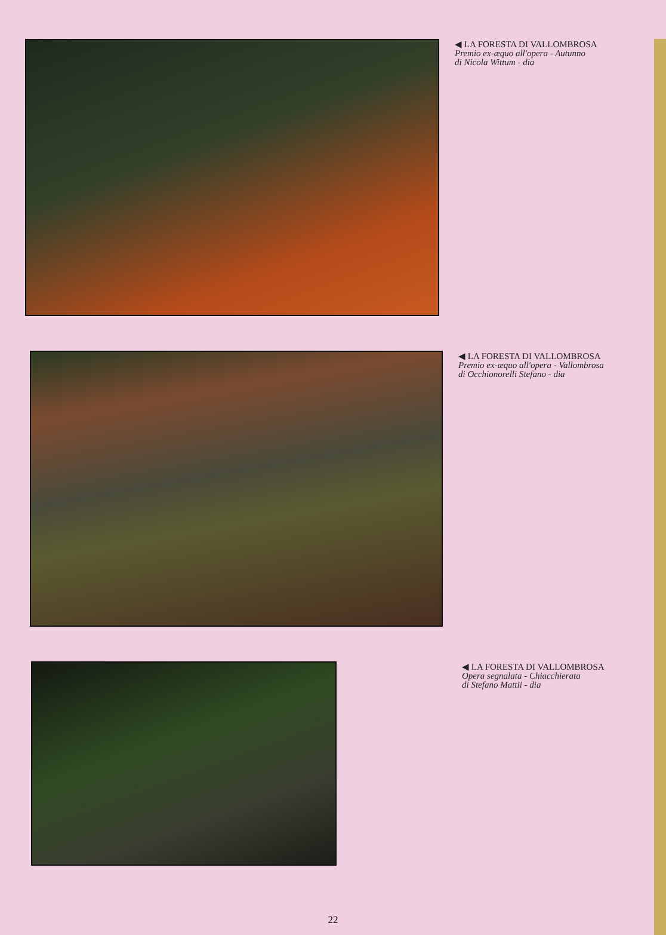◀ LA FORESTA DI VALLOMBROSA
Premio ex-æquo all'opera - Autunno
di Nicola Wittum - dia
◀ LA FORESTA DI VALLOMBROSA
Premio ex-æquo all'opera - Vallombrosa
di Occhionorelli Stefano - dia
◀ LA FORESTA DI VALLOMBROSA
Opera segnalata - Chiacchierata
di Stefano Mattii - dia
22